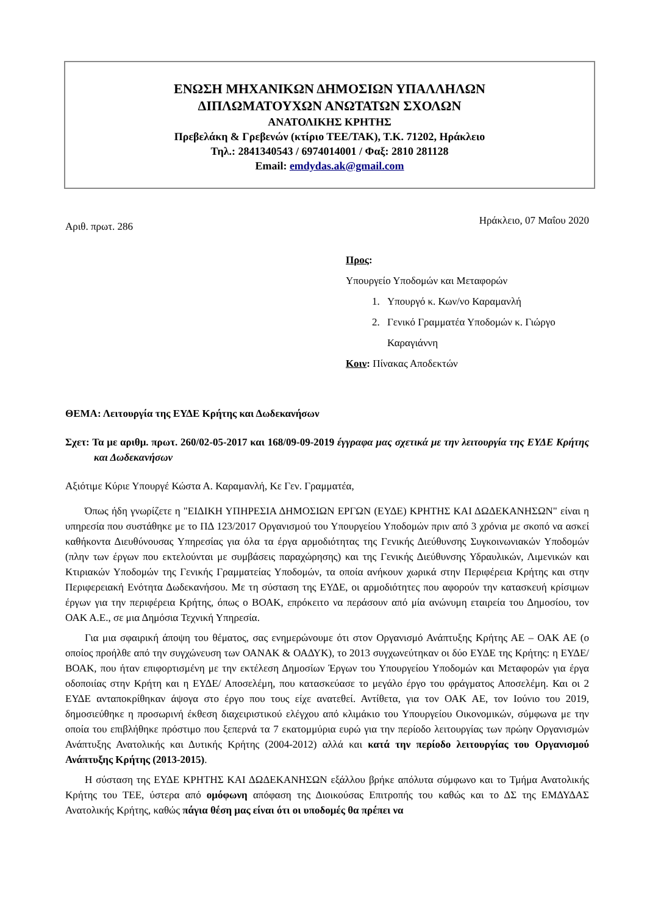ΕΝΩΣΗ ΜΗΧΑΝΙΚΩΝ ΔΗΜΟΣΙΩΝ ΥΠΑΛΛΗΛΩΝ
ΔΙΠΛΩΜΑΤΟΥΧΩΝ ΑΝΩΤΑΤΩΝ ΣΧΟΛΩΝ
ΑΝΑΤΟΛΙΚΗΣ ΚΡΗΤΗΣ
Πρεβελάκη & Γρεβενών (κτίριο ΤΕΕ/ΤΑΚ), Τ.Κ. 71202, Ηράκλειο
Τηλ.: 2841340543 / 6974014001 / Φαξ: 2810 281128
Email: emdydas.ak@gmail.com
Αριθ. πρωτ. 286 Ηράκλειο, 07 Μαΐου 2020
Προς:
Υπουργείο Υποδομών και Μεταφορών
1. Υπουργό κ. Κων/νο Καραμανλή
2. Γενικό Γραμματέα Υποδομών κ. Γιώργο Καραγιάννη
Κοιν: Πίνακας Αποδεκτών
ΘΕΜΑ: Λειτουργία της ΕΥΔΕ Κρήτης και Δωδεκανήσων
Σχετ: Τα με αριθμ. πρωτ. 260/02-05-2017 και 168/09-09-2019 έγγραφα μας σχετικά με την λειτουργία της ΕΥΔΕ Κρήτης και Δωδεκανήσων
Αξιότιμε Κύριε Υπουργέ Κώστα Α. Καραμανλή, Κε Γεν. Γραμματέα,
Όπως ήδη γνωρίζετε η "ΕΙΔΙΚΗ ΥΠΗΡΕΣΙΑ ΔΗΜΟΣΙΩΝ ΕΡΓΩΝ (ΕΥΔΕ) ΚΡΗΤΗΣ ΚΑΙ ΔΩΔΕΚΑΝΗΣΩΝ" είναι η υπηρεσία που συστάθηκε με το ΠΔ 123/2017 Οργανισμού του Υπουργείου Υποδομών πριν από 3 χρόνια με σκοπό να ασκεί καθήκοντα Διευθύνουσας Υπηρεσίας για όλα τα έργα αρμοδιότητας της Γενικής Διεύθυνσης Συγκοινωνιακών Υποδομών (πλην των έργων που εκτελούνται με συμβάσεις παραχώρησης) και της Γενικής Διεύθυνσης Υδραυλικών, Λιμενικών και Κτιριακών Υποδομών της Γενικής Γραμματείας Υποδομών, τα οποία ανήκουν χωρικά στην Περιφέρεια Κρήτης και στην Περιφερειακή Ενότητα Δωδεκανήσου. Με τη σύσταση της ΕΥΔΕ, οι αρμοδιότητες που αφορούν την κατασκευή κρίσιμων έργων για την περιφέρεια Κρήτης, όπως ο ΒΟΑΚ, επρόκειτο να περάσουν από μία ανώνυμη εταιρεία του Δημοσίου, τον ΟΑΚ Α.Ε., σε μια Δημόσια Τεχνική Υπηρεσία.
Για μια σφαιρική άποψη του θέματος, σας ενημερώνουμε ότι στον Οργανισμό Ανάπτυξης Κρήτης ΑΕ – ΟΑΚ ΑΕ (ο οποίος προήλθε από την συγχώνευση των ΟΑΝΑΚ & ΟΑΔΥΚ), το 2013 συγχωνεύτηκαν οι δύο ΕΥΔΕ της Κρήτης: η ΕΥΔΕ/ΒΟΑΚ, που ήταν επιφορτισμένη με την εκτέλεση Δημοσίων Έργων του Υπουργείου Υποδομών και Μεταφορών για έργα οδοποιίας στην Κρήτη και η ΕΥΔΕ/ Αποσελέμη, που κατασκεύασε το μεγάλο έργο του φράγματος Αποσελέμη. Και οι 2 ΕΥΔΕ ανταποκρίθηκαν άψογα στο έργο που τους είχε ανατεθεί. Αντίθετα, για τον ΟΑΚ ΑΕ, τον Ιούνιο του 2019, δημοσιεύθηκε η προσωρινή έκθεση διαχειριστικού ελέγχου από κλιμάκιο του Υπουργείου Οικονομικών, σύμφωνα με την οποία του επιβλήθηκε πρόστιμο που ξεπερνά τα 7 εκατομμύρια ευρώ για την περίοδο λειτουργίας των πρώην Οργανισμών Ανάπτυξης Ανατολικής και Δυτικής Κρήτης (2004-2012) αλλά και κατά την περίοδο λειτουργίας του Οργανισμού Ανάπτυξης Κρήτης (2013-2015).
Η σύσταση της ΕΥΔΕ ΚΡΗΤΗΣ ΚΑΙ ΔΩΔΕΚΑΝΗΣΩΝ εξάλλου βρήκε απόλυτα σύμφωνο και το Τμήμα Ανατολικής Κρήτης του ΤΕΕ, ύστερα από ομόφωνη απόφαση της Διοικούσας Επιτροπής του καθώς και το ΔΣ της ΕΜΔΥΔΑΣ Ανατολικής Κρήτης, καθώς πάγια θέση μας είναι ότι οι υποδομές θα πρέπει να